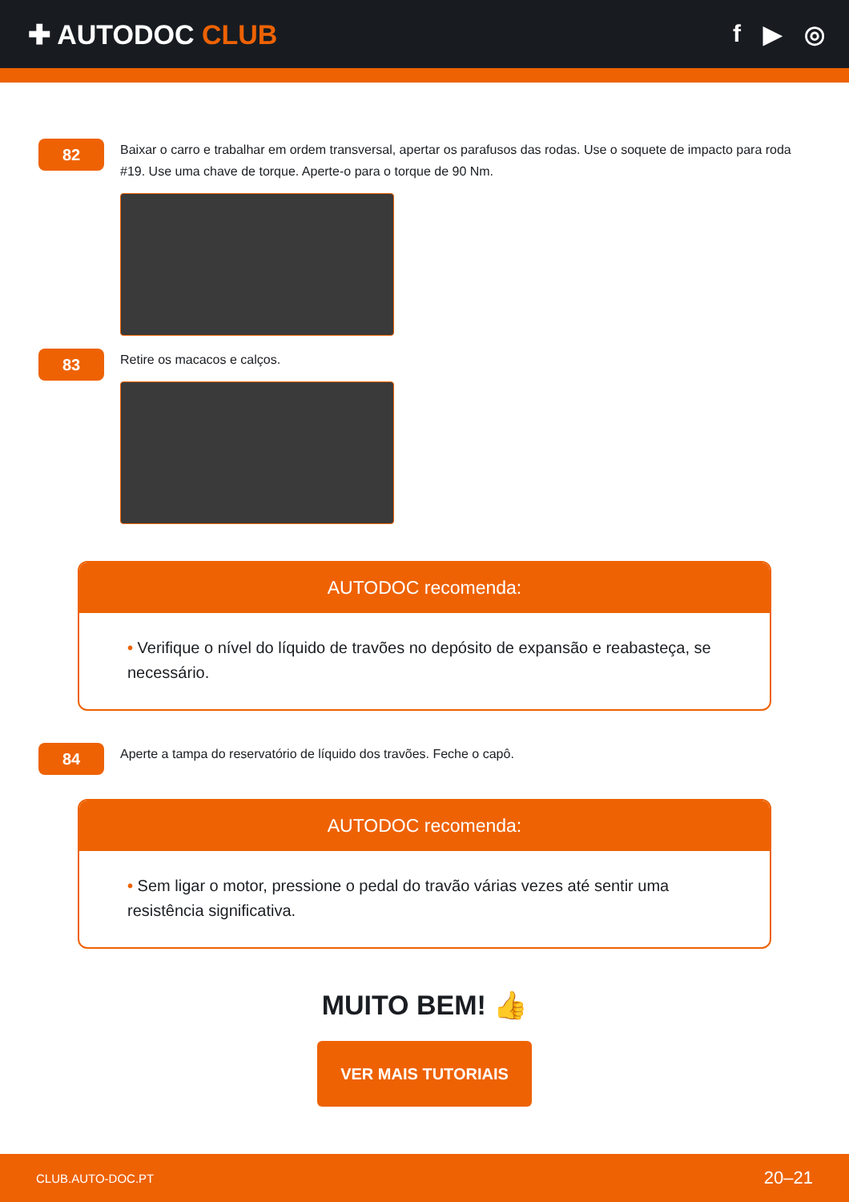✚ AUTODOC CLUB f ▶ ◎
82
Baixar o carro e trabalhar em ordem transversal, apertar os parafusos das rodas. Use o soquete de impacto para roda #19. Use uma chave de torque. Aperte-o para o torque de 90 Nm.
83
Retire os macacos e calços.
AUTODOC recomenda:
• Verifique o nível do líquido de travões no depósito de expansão e reabasteça, se necessário.
84
Aperte a tampa do reservatório de líquido dos travões. Feche o capô.
AUTODOC recomenda:
• Sem ligar o motor, pressione o pedal do travão várias vezes até sentir uma resistência significativa.
MUITO BEM! 👍
VER MAIS TUTORIAIS
CLUB.AUTO-DOC.PT 20–21